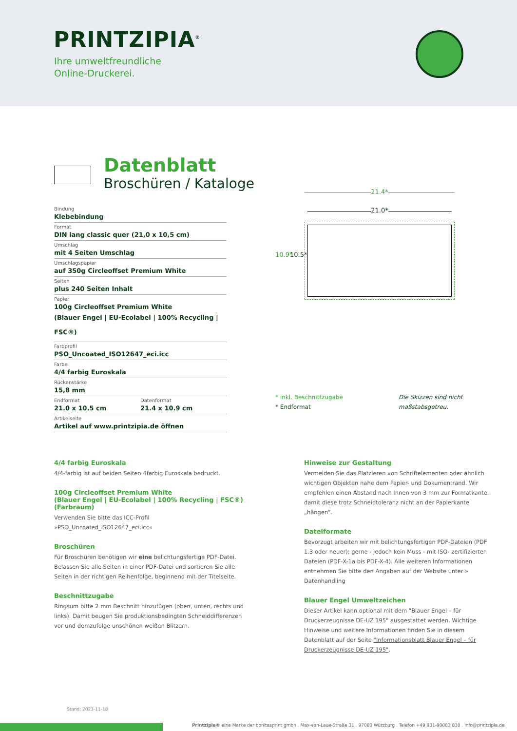PRINTZIPIA<sup>®</sup>
Ihre umweltfreundliche
Online-Druckerei.
Datenblatt
Broschüren / Kataloge
Bindung
Klebebindung
Format
DIN lang classic quer (21,0 x 10,5 cm)
Umschlag
mit 4 Seiten Umschlag
Umschlagspapier
auf 350g Circleoffset Premium White
Seiten
plus 240 Seiten Inhalt
Papier
100g Circleoffset Premium White
(Blauer Engel | EU-Ecolabel | 100% Recycling | FSC®)
Farbprofil
PSO_Uncoated_ISO12647_eci.icc
Farbe
4/4 farbig Euroskala
Rückenstärke
15,8 mm
Endformat
21.0 x 10.5 cm
Datenformat
21.4 x 10.9 cm
Artikelseite
Artikel auf www.printzipia.de öffnen
21.4*
21.0*
10.9* 10.5*
* inkl. Beschnittzugabe
* Endformat
Die Skizzen sind nicht
maßstabsgetreu.
4/4 farbig Euroskala
4/4-farbig ist auf beiden Seiten 4farbig Euroskala bedruckt.
100g Circleoffset Premium White
(Blauer Engel | EU-Ecolabel | 100% Recycling | FSC®)
(Farbraum)
Verwenden Sie bitte das ICC-Profil »PSO_Uncoated_ISO12647_eci.icc«
Broschüren
Für Broschüren benötigen wir eine belichtungsfertige PDF-Datei. Belassen Sie alle Seiten in einer PDF-Datei und sortieren Sie alle Seiten in der richtigen Reihenfolge, beginnend mit der Titelseite.
Beschnittzugabe
Ringsum bitte 2 mm Beschnitt hinzufügen (oben, unten, rechts und links). Damit beugen Sie produktionsbedingten Schneiddifferenzen vor und demzufolge unschönen weißen Blitzern.
Hinweise zur Gestaltung
Vermeiden Sie das Platzieren von Schriftelementen oder ähnlich wichtigen Objekten nahe dem Papier- und Dokumentrand. Wir empfehlen einen Abstand nach Innen von 3 mm zur Formatkante, damit diese trotz Schneidtoleranz nicht an der Papierkante „hängen“.
Dateiformate
Bevorzugt arbeiten wir mit belichtungsfertigen PDF-Dateien (PDF 1.3 oder neuer); gerne - jedoch kein Muss - mit ISO- zertifizierten Dateien (PDF-X-1a bis PDF-X-4). Alle weiteren Informationen entnehmen Sie bitte den Angaben auf der Website unter » Datenhandling
Blauer Engel Umweltzeichen
Dieser Artikel kann optional mit dem "Blauer Engel – für Druckerzeugnisse DE-UZ 195" ausgestattet werden. Wichtige Hinweise und weitere Informationen finden Sie in diesem Datenblatt auf der Seite "Informationsblatt Blauer Engel – für Druckerzeugnisse DE-UZ 195".
Stand: 2023-11-18
Printzipia® eine Marke der bonitasprint gmbh . Max-von-Laue-Straße 31 . 97080 Würzburg . Telefon +49 931-90083 830 . info@printzipia.de